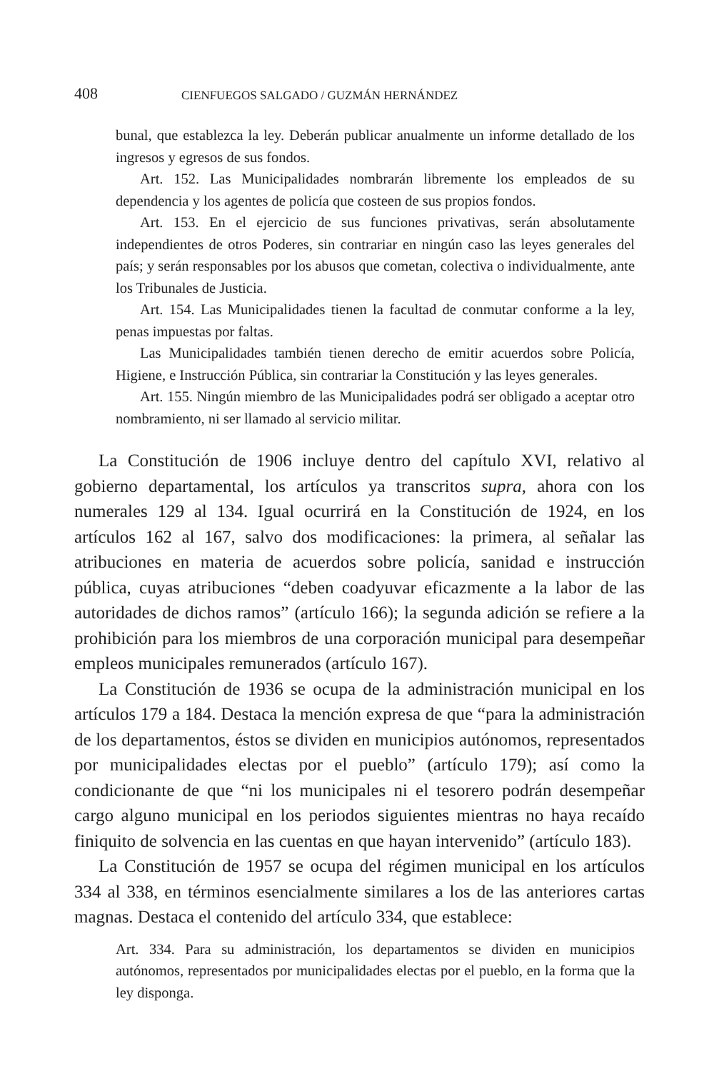408 CIENFUEGOS SALGADO / GUZMÁN HERNÁNDEZ
bunal, que establezca la ley. Deberán publicar anualmente un informe detallado de los ingresos y egresos de sus fondos.
Art. 152. Las Municipalidades nombrarán libremente los empleados de su dependencia y los agentes de policía que costeen de sus propios fondos.
Art. 153. En el ejercicio de sus funciones privativas, serán absolutamente independientes de otros Poderes, sin contrariar en ningún caso las leyes generales del país; y serán responsables por los abusos que cometan, colectiva o individualmente, ante los Tribunales de Justicia.
Art. 154. Las Municipalidades tienen la facultad de conmutar conforme a la ley, penas impuestas por faltas.
Las Municipalidades también tienen derecho de emitir acuerdos sobre Policía, Higiene, e Instrucción Pública, sin contrariar la Constitución y las leyes generales.
Art. 155. Ningún miembro de las Municipalidades podrá ser obligado a aceptar otro nombramiento, ni ser llamado al servicio militar.
La Constitución de 1906 incluye dentro del capítulo XVI, relativo al gobierno departamental, los artículos ya transcritos supra, ahora con los numerales 129 al 134. Igual ocurrirá en la Constitución de 1924, en los artículos 162 al 167, salvo dos modificaciones: la primera, al señalar las atribuciones en materia de acuerdos sobre policía, sanidad e instrucción pública, cuyas atribuciones “deben coadyuvar eficazmente a la labor de las autoridades de dichos ramos” (artículo 166); la segunda adición se refiere a la prohibición para los miembros de una corporación municipal para desempeñar empleos municipales remunerados (artículo 167).
La Constitución de 1936 se ocupa de la administración municipal en los artículos 179 a 184. Destaca la mención expresa de que “para la administración de los departamentos, éstos se dividen en municipios autónomos, representados por municipalidades electas por el pueblo” (artículo 179); así como la condicionante de que “ni los municipales ni el tesorero podrán desempeñar cargo alguno municipal en los periodos siguientes mientras no haya recaído finiquito de solvencia en las cuentas en que hayan intervenido” (artículo 183).
La Constitución de 1957 se ocupa del régimen municipal en los artículos 334 al 338, en términos esencialmente similares a los de las anteriores cartas magnas. Destaca el contenido del artículo 334, que establece:
Art. 334. Para su administración, los departamentos se dividen en municipios autónomos, representados por municipalidades electas por el pueblo, en la forma que la ley disponga.